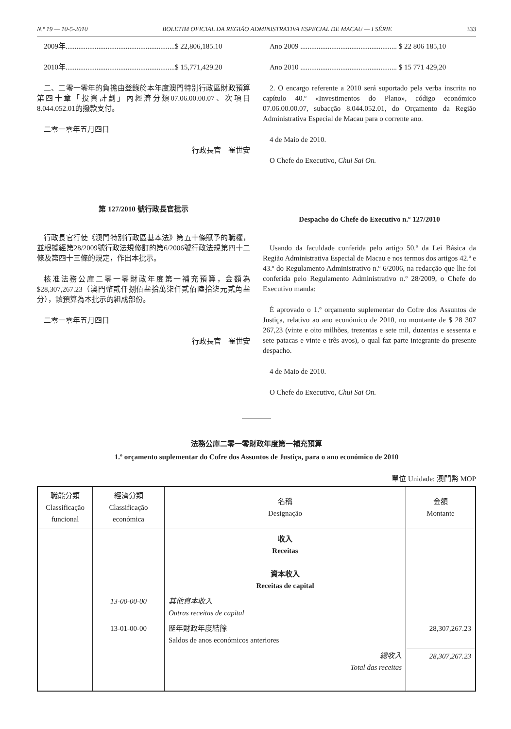N.º 19 — 10-5-2010 BOLETIM OFICIAL DA REGIÃO ADMINISTRATIVA ESPECIAL DE MACAU — I SÉRIE 333
2009年............................................................$ 22,806,185.10
2010年............................................................$ 15,771,429.20
二、二零一零年的負擔由登錄於本年度澳門特別行政區財政預算第四十章「投資計劃」內經濟分類07.06.00.00.07、次項目8.044.052.01的撥款支付。
二零一零年五月四日
行政長官　崔世安
第 127/2010 號行政長官批示
行政長官行使《澳門特別行政區基本法》第五十條賦予的職權，並根據經第28/2009號行政法規修訂的第6/2006號行政法規第四十二條及第四十三條的規定，作出本批示。
核准法務公庫二零一零財政年度第一補充預算，金額為$28,307,267.23（澳門幣貳仟捌佰叁拾萬柒仟貳佰陸拾柒元貳角叁分），該預算為本批示的組成部份。
二零一零年五月四日
行政長官　崔世安
Ano 2009 ..................................................... $ 22 806 185,10
Ano 2010 ..................................................... $ 15 771 429,20
2. O encargo referente a 2010 será suportado pela verba inscrita no capítulo 40.º «Investimentos do Plano», código económico 07.06.00.00.07, subacção 8.044.052.01, do Orçamento da Região Administrativa Especial de Macau para o corrente ano.
4 de Maio de 2010.
O Chefe do Executivo, Chui Sai On.
Despacho do Chefe do Executivo n.º 127/2010
Usando da faculdade conferida pelo artigo 50.º da Lei Básica da Região Administrativa Especial de Macau e nos termos dos artigos 42.º e 43.º do Regulamento Administrativo n.º 6/2006, na redacção que lhe foi conferida pelo Regulamento Administrativo n.º 28/2009, o Chefe do Executivo manda:
É aprovado o 1.º orçamento suplementar do Cofre dos Assuntos de Justiça, relativo ao ano económico de 2010, no montante de $ 28 307 267,23 (vinte e oito milhões, trezentas e sete mil, duzentas e sessenta e sete patacas e vinte e três avos), o qual faz parte integrante do presente despacho.
4 de Maio de 2010.
O Chefe do Executivo, Chui Sai On.
法務公庫二零一零財政年度第一補充預算
1.º orçamento suplementar do Cofre dos Assuntos de Justiça, para o ano económico de 2010
單位 Unidade: 澳門幣 MOP
| 職能分類 Classificação funcional | 經濟分類 Classificação económica | 名稱 Designação | 金額 Montante |
| --- | --- | --- | --- |
| | | 收入 Receitas 資本收入 Receitas de capital | |
| | 13-00-00-00 | 其他資本收入 Outras receitas de capital | |
| | 13-01-00-00 | 歷年財政年度結餘 Saldos de anos económicos anteriores | 28,307,267.23 |
| | | 總收入 Total das receitas | 28,307,267.23 |